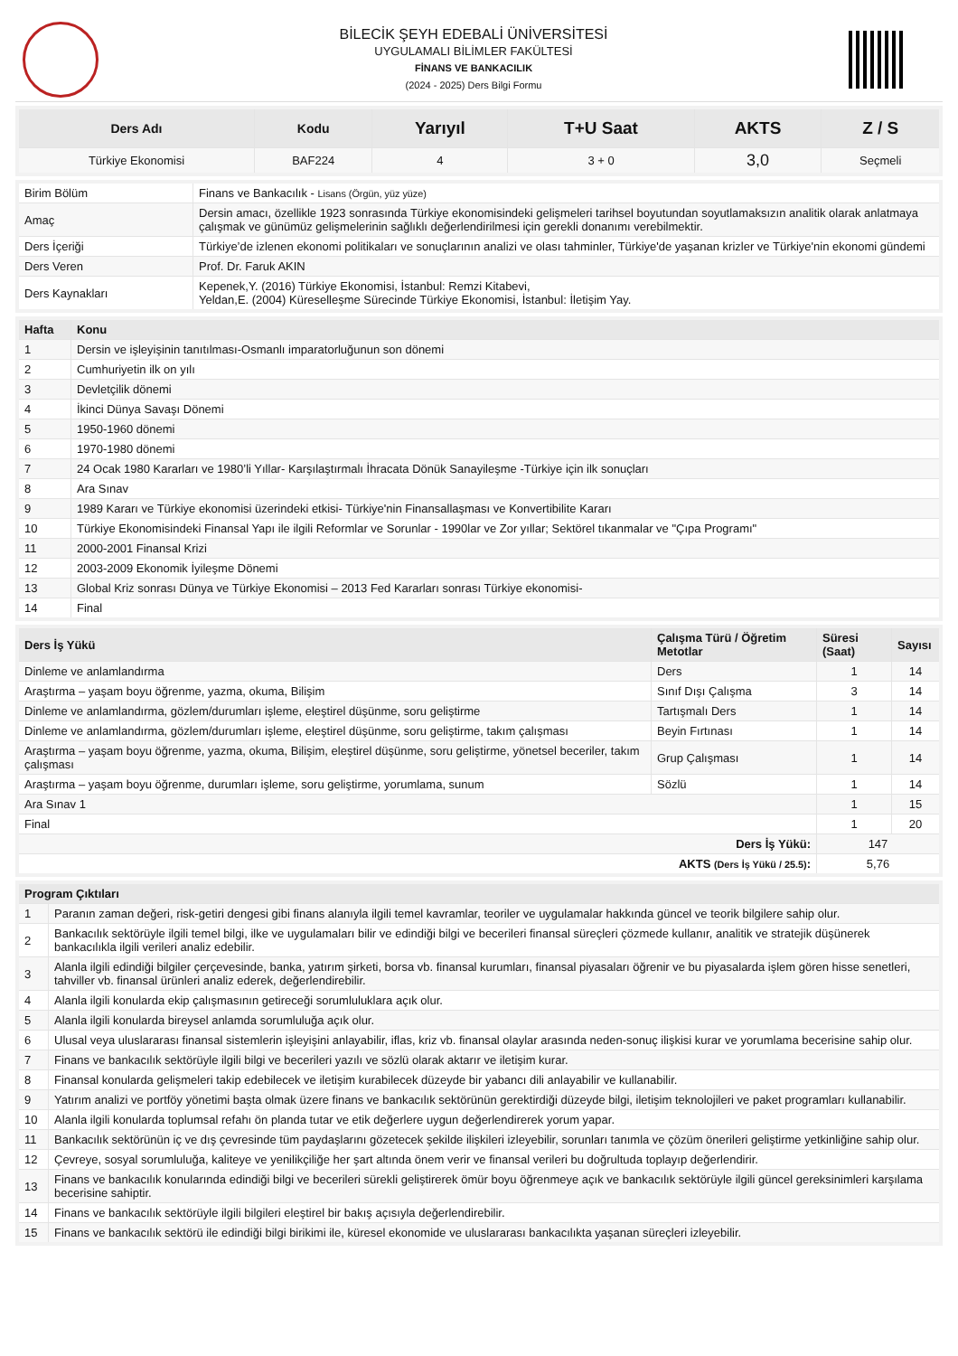BİLECİK ŞEYH EDEBALİ ÜNİVERSİTESİ
UYGULAMALI BİLİMLER FAKÜLTESİ
FİNANS VE BANKACILIK
(2024 - 2025) Ders Bilgi Formu
| Ders Adı | Kodu | Yarıyıl | T+U Saat | AKTS | Z / S |
| --- | --- | --- | --- | --- | --- |
| Türkiye Ekonomisi | BAF224 | 4 | 3 + 0 | 3,0 | Seçmeli |
| Birim Bölüm | Finans ve Bankacılık - Lisans (Örgün, yüz yüze) |
| Amaç | Dersin amacı, özellikle 1923 sonrasında Türkiye ekonomisindeki gelişmeleri tarihsel boyutundan soyutlamaksızın analitik olarak anlatmaya çalışmak ve günümüz gelişmelerinin sağlıklı değerlendirilmesi için gerekli donanımı verebilmektir. |
| Ders İçeriği | Türkiye’de izlenen ekonomi politikaları ve sonuçlarının analizi ve olası tahminler, Türkiye'de yaşanan krizler ve Türkiye'nin ekonomi gündemi |
| Ders Veren | Prof. Dr. Faruk AKIN |
| Ders Kaynakları | Kepenek,Y. (2016) Türkiye Ekonomisi, İstanbul: Remzi Kitabevi, Yeldan,E. (2004) Küreselleşme Sürecinde Türkiye Ekonomisi, İstanbul: İletişim Yay. |
| Hafta | Konu |
| --- | --- |
| 1 | Dersin ve işleyişinin tanıtılması-Osmanlı imparatorluğunun son dönemi |
| 2 | Cumhuriyetin ilk on yılı |
| 3 | Devletçilik dönemi |
| 4 | İkinci Dünya Savaşı Dönemi |
| 5 | 1950-1960 dönemi |
| 6 | 1970-1980 dönemi |
| 7 | 24 Ocak 1980 Kararları ve 1980’li Yıllar- Karşılaştırmalı İhracata Dönük Sanayileşme -Türkiye için ilk sonuçları |
| 8 | Ara Sınav |
| 9 | 1989 Kararı ve Türkiye ekonomisi üzerindeki etkisi- Türkiye'nin Finansallaşması ve Konvertibilite Kararı |
| 10 | Türkiye Ekonomisindeki Finansal Yapı ile ilgili Reformlar ve Sorunlar - 1990lar ve Zor yıllar; Sektörel tıkanmalar ve "Çıpa Programı" |
| 11 | 2000-2001 Finansal Krizi |
| 12 | 2003-2009 Ekonomik İyileşme Dönemi |
| 13 | Global Kriz sonrası Dünya ve Türkiye Ekonomisi – 2013 Fed Kararları sonrası Türkiye ekonomisi- |
| 14 | Final |
| Ders İş Yükü | Çalışma Türü / Öğretim Metotlar | Süresi (Saat) | Sayısı |
| --- | --- | --- | --- |
| Dinleme ve anlamlandırma | Ders | 1 | 14 |
| Araştırma – yaşam boyu öğrenme, yazma, okuma, Bilişim | Sınıf Dışı Çalışma | 3 | 14 |
| Dinleme ve anlamlandırma, gözlem/durumları işleme, eleştirel düşünme, soru geliştirme | Tartışmalı Ders | 1 | 14 |
| Dinleme ve anlamlandırma, gözlem/durumları işleme, eleştirel düşünme, soru geliştirme, takım çalışması | Beyin Fırtınası | 1 | 14 |
| Araştırma – yaşam boyu öğrenme, yazma, okuma, Bilişim, eleştirel düşünme, soru geliştirme, yönetsel beceriler, takım çalışması | Grup Çalışması | 1 | 14 |
| Araştırma – yaşam boyu öğrenme, durumları işleme, soru geliştirme, yorumlama, sunum | Sözlü | 1 | 14 |
| Ara Sınav 1 | | 1 | 15 |
| Final | | 1 | 20 |
| Ders İş Yükü: | | 147 | |
| AKTS (Ders İş Yükü / 25.5) : | | 5,76 | |
| Program Çıktıları | |
| --- | --- |
| 1 | Paranın zaman değeri, risk-getiri dengesi gibi finans alanıyla ilgili temel kavramlar, teoriler ve uygulamalar hakkında güncel ve teorik bilgilere sahip olur. |
| 2 | Bankacılık sektörüyle ilgili temel bilgi, ilke ve uygulamaları bilir ve edindiği bilgi ve becerileri finansal süreçleri çözmede kullanır, analitik ve stratejik düşünerek bankacılıkla ilgili verileri analiz edebilir. |
| 3 | Alanla ilgili edindiği bilgiler çerçevesinde, banka, yatırım şirketi, borsa vb. finansal kurumları, finansal piyasaları öğrenir ve bu piyasalarda işlem gören hisse senetleri, tahviller vb. finansal ürünleri analiz ederek, değerlendirebilir. |
| 4 | Alanla ilgili konularda ekip çalışmasının getireceği sorumluluklara açık olur. |
| 5 | Alanla ilgili konularda bireysel anlamda sorumluluğa açık olur. |
| 6 | Ulusal veya uluslararası finansal sistemlerin işleyişini anlayabilir, iflas, kriz vb. finansal olaylar arasında neden-sonuç ilişkisi kurar ve yorumlama becerisine sahip olur. |
| 7 | Finans ve bankacılık sektörüyle ilgili bilgi ve becerileri yazılı ve sözlü olarak aktarır ve iletişim kurar. |
| 8 | Finansal konularda gelişmeleri takip edebilecek ve iletişim kurabilecek düzeyde bir yabancı dili anlayabilir ve kullanabilir. |
| 9 | Yatırım analizi ve portföy yönetimi başta olmak üzere finans ve bankacılık sektörünün gerektirdiği düzeyde bilgi, iletişim teknolojileri ve paket programları kullanabilir. |
| 10 | Alanla ilgili konularda toplumsal refahı ön planda tutar ve etik değerlere uygun değerlendirerek yorum yapar. |
| 11 | Bankacılık sektörünün iç ve dış çevresinde tüm paydaşlarını gözetecek şekilde ilişkileri izleyebilir, sorunları tanımla ve çözüm önerileri geliştirme yetkinliğine sahip olur. |
| 12 | Çevreye, sosyal sorumluluğa, kaliteye ve yenilikçiliğe her şart altında önem verir ve finansal verileri bu doğrultuda toplayıp değerlendirir. |
| 13 | Finans ve bankacılık konularında edindiği bilgi ve becerileri sürekli geliştirerek ömür boyu öğrenmeye açık ve bankacılık sektörüyle ilgili güncel gereksinimleri karşılama becerisine sahiptir. |
| 14 | Finans ve bankacılık sektörüyle ilgili bilgileri eleştirel bir bakış açısıyla değerlendirebilir. |
| 15 | Finans ve bankacılık sektörü ile edindiği bilgi birikimi ile, küresel ekonomide ve uluslararası bankacılıkta yaşanan süreçleri izleyebilir. |